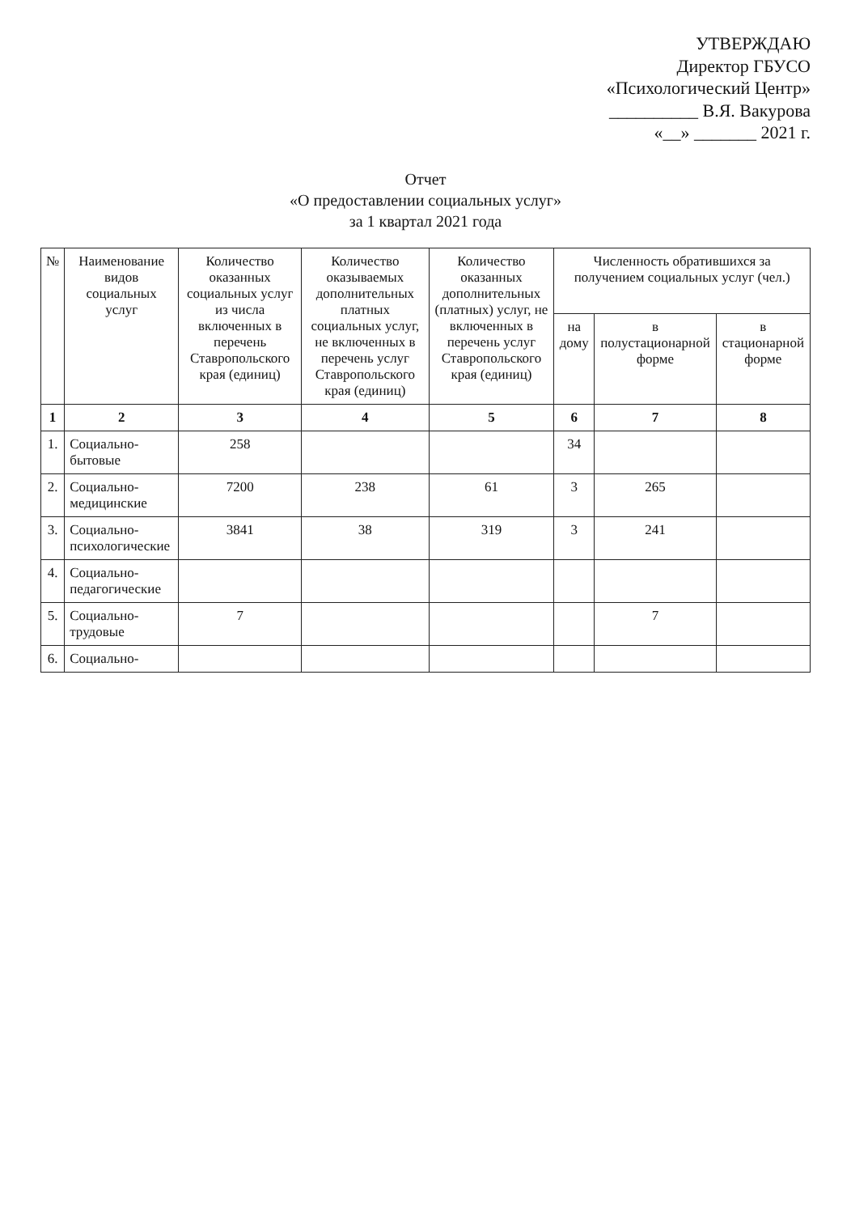УТВЕРЖДАЮ
Директор ГБУСО
«Психологический Центр»
__________ В.Я. Вакурова
«__» _______ 2021 г.
Отчет
«О предоставлении социальных услуг»
за 1 квартал 2021 года
| № | Наименование видов социальных услуг | Количество оказанных социальных услуг из числа включенных в перечень Ставропольского края (единиц) | Количество оказываемых дополнительных платных социальных услуг, не включенных в перечень услуг Ставропольского края (единиц) | Количество оказанных дополнительных (платных) услуг, не включенных в перечень услуг Ставропольского края (единиц) | Численность обратившихся за получением социальных услуг (чел.) | | |
| --- | --- | --- | --- | --- | --- | --- | --- |
| | | | | | на дому | в полустационарной форме | в стационарной форме |
| 1 | 2 | 3 | 4 | 5 | 6 | 7 | 8 |
| 1. | Социально-бытовые | 258 | | | 34 | | |
| 2. | Социально-медицинские | 7200 | 238 | 61 | 3 | 265 | |
| 3. | Социально-психологические | 3841 | 38 | 319 | 3 | 241 | |
| 4. | Социально-педагогические | | | | | | |
| 5. | Социально-трудовые | 7 | | | | 7 | |
| 6. | Социально- | | | | | | |